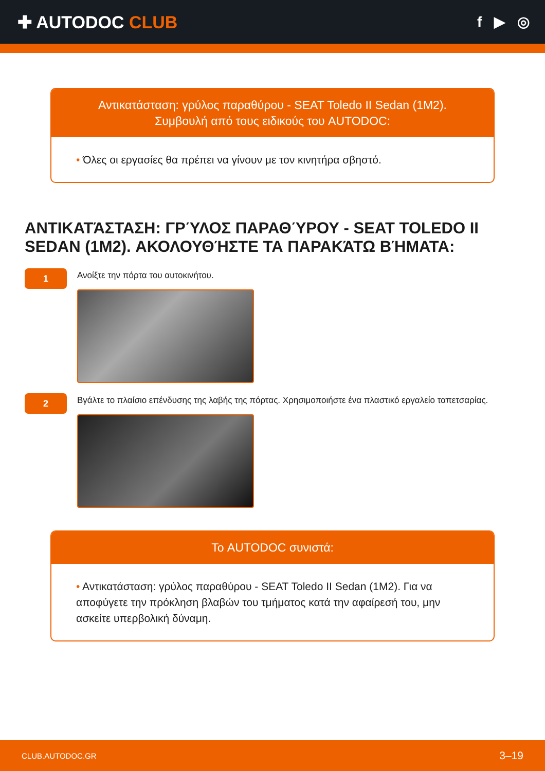✚ AUTODOC CLUB
f ▶ ◎
Αντικατάσταση: γρύλος παραθύρου - SEAT Toledo II Sedan (1M2).
Συμβουλή από τους ειδικούς του AUTODOC:
• Όλες οι εργασίες θα πρέπει να γίνουν με τον κινητήρα σβηστό.
ΑΝΤΙΚΑΤΆΣΤΑΣΗ: ΓΡΎΛΟΣ ΠΑΡΑΘΎΡΟΥ - SEAT TOLEDO II SEDAN (1M2). ΑΚΟΛΟΥΘΉΣΤΕ ΤΑ ΠΑΡΑΚΆΤΩ ΒΉΜΑΤΑ:
1
Ανοίξτε την πόρτα του αυτοκινήτου.
2
Βγάλτε το πλαίσιο επένδυσης της λαβής της πόρτας. Χρησιμοποιήστε ένα πλαστικό εργαλείο ταπετσαρίας.
Το AUTODOC συνιστά:
• Αντικατάσταση: γρύλος παραθύρου - SEAT Toledo II Sedan (1M2). Για να αποφύγετε την πρόκληση βλαβών του τμήματος κατά την αφαίρεσή του, μην ασκείτε υπερβολική δύναμη.
CLUB.AUTODOC.GR 3–19